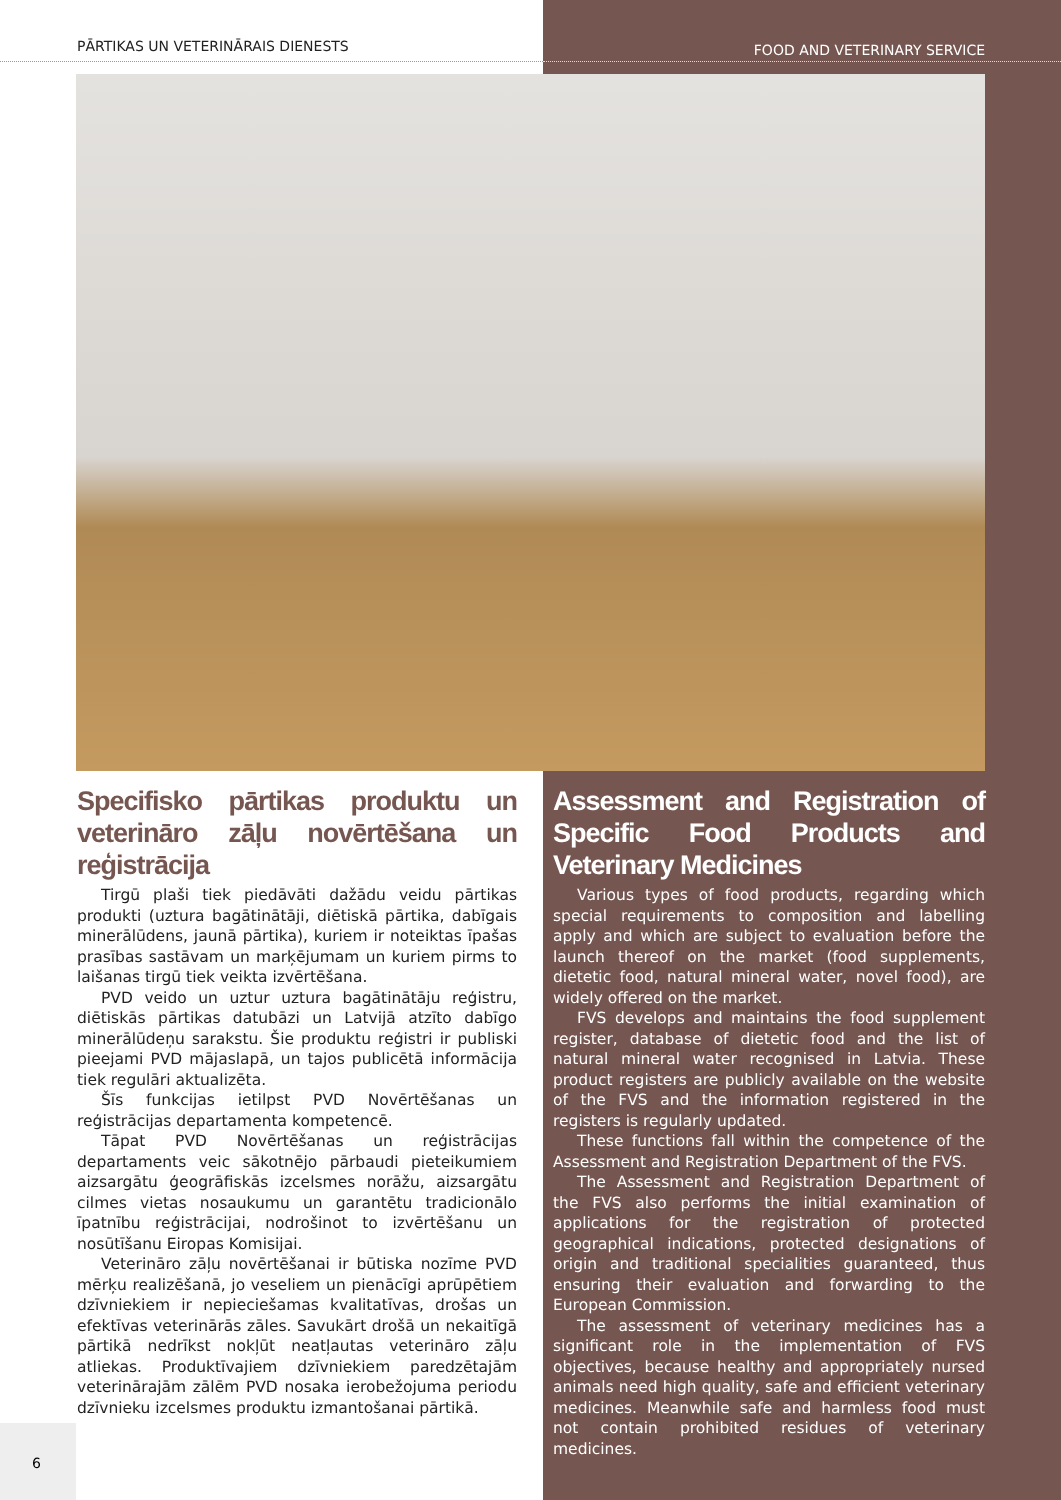PĀRTIKAS UN VETERINĀRAIS DIENESTS
FOOD AND VETERINARY SERVICE
Specifisko pārtikas produktu un veterināro zāļu novērtēšana un reģistrācija
Tirgū plaši tiek piedāvāti dažādu veidu pārtikas produkti (uztura bagātinātāji, diētiskā pārtika, dabīgais minerālūdens, jaunā pārtika), kuriem ir noteiktas īpašas prasības sastāvam un marķējumam un kuriem pirms to laišanas tirgū tiek veikta izvērtēšana.
PVD veido un uztur uztura bagātinātāju reģistru, diētiskās pārtikas datubāzi un Latvijā atzīto dabīgo minerālūdeņu sarakstu. Šie produktu reģistri ir publiski pieejami PVD mājaslapā, un tajos publicētā informācija tiek regulāri aktualizēta.
Šīs funkcijas ietilpst PVD Novērtēšanas un reģistrācijas departamenta kompetencē.
Tāpat PVD Novērtēšanas un reģistrācijas departaments veic sākotnējo pārbaudi pieteikumiem aizsargātu ģeogrāfiskās izcelsmes norāžu, aizsargātu cilmes vietas nosaukumu un garantētu tradicionālo īpatnību reģistrācijai, nodrošinot to izvērtēšanu un nosūtīšanu Eiropas Komisijai.
Veterināro zāļu novērtēšanai ir būtiska nozīme PVD mērķu realizēšanā, jo veseliem un pienācīgi aprūpētiem dzīvniekiem ir nepieciešamas kvalitatīvas, drošas un efektīvas veterinārās zāles. Savukārt drošā un nekaitīgā pārtikā nedrīkst nokļūt neatļautas veterināro zāļu atliekas. Produktīvajiem dzīvniekiem paredzētajām veterinārajām zālēm PVD nosaka ierobežojuma periodu dzīvnieku izcelsmes produktu izmantošanai pārtikā.
Assessment and Registration of Specific Food Products and Veterinary Medicines
Various types of food products, regarding which special requirements to composition and labelling apply and which are subject to evaluation before the launch thereof on the market (food supplements, dietetic food, natural mineral water, novel food), are widely offered on the market.
FVS develops and maintains the food supplement register, database of dietetic food and the list of natural mineral water recognised in Latvia. These product registers are publicly available on the website of the FVS and the information registered in the registers is regularly updated.
These functions fall within the competence of the Assessment and Registration Department of the FVS.
The Assessment and Registration Department of the FVS also performs the initial examination of applications for the registration of protected geographical indications, protected designations of origin and traditional specialities guaranteed, thus ensuring their evaluation and forwarding to the European Commission.
The assessment of veterinary medicines has a significant role in the implementation of FVS objectives, because healthy and appropriately nursed animals need high quality, safe and efficient veterinary medicines. Meanwhile safe and harmless food must not contain prohibited residues of veterinary medicines.
6